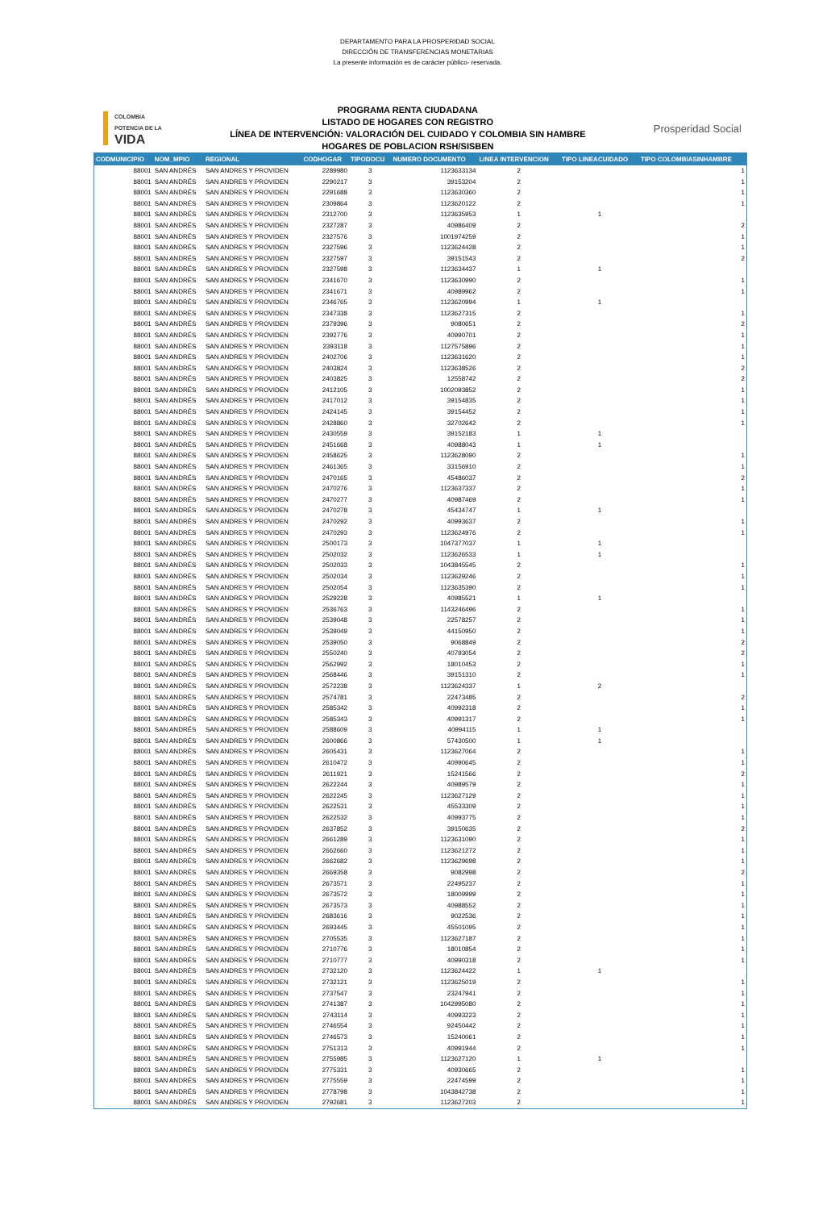DEPARTAMENTO PARA LA PROSPERIDAD SOCIAL
DIRECCIÓN DE TRANSFERENCIAS MONETARIAS
La presente información es de carácter público- reservada.
COLOMBIA
POTENCIA DE LA
VIDA
PROGRAMA RENTA CIUDADANA
LISTADO DE HOGARES CON REGISTRO
LÍNEA DE INTERVENCIÓN: VALORACIÓN DEL CUIDADO Y COLOMBIA SIN HAMBRE
HOGARES DE POBLACION RSH/SISBEN
Prosperidad Social
| CODMUNICIPIO | NOM_MPIO | REGIONAL | CODHOGAR | TIPODOCU | NUMERO DOCUMENTO | LINEA INTERVENCION | TIPO LINEACUIDADO | TIPO COLOMBIASINHAMBRE |
| --- | --- | --- | --- | --- | --- | --- | --- | --- |
| 88001 | SAN ANDRÉS | SAN ANDRES Y PROVIDEN | 2289980 | 3 | 1123633134 | 2 | | 1 |
| 88001 | SAN ANDRÉS | SAN ANDRES Y PROVIDEN | 2290217 | 3 | 39153204 | 2 | | 1 |
| 88001 | SAN ANDRÉS | SAN ANDRES Y PROVIDEN | 2291688 | 3 | 1123630360 | 2 | | 1 |
| 88001 | SAN ANDRÉS | SAN ANDRES Y PROVIDEN | 2309864 | 3 | 1123620122 | 2 | | 1 |
| 88001 | SAN ANDRÉS | SAN ANDRES Y PROVIDEN | 2312700 | 3 | 1123635953 | 1 | 1 | |
| 88001 | SAN ANDRÉS | SAN ANDRES Y PROVIDEN | 2327287 | 3 | 40986409 | 2 | | 2 |
| 88001 | SAN ANDRÉS | SAN ANDRES Y PROVIDEN | 2327576 | 3 | 1001974259 | 2 | | 1 |
| 88001 | SAN ANDRÉS | SAN ANDRES Y PROVIDEN | 2327596 | 3 | 1123624428 | 2 | | 1 |
| 88001 | SAN ANDRÉS | SAN ANDRES Y PROVIDEN | 2327597 | 3 | 39151543 | 2 | | 2 |
| 88001 | SAN ANDRÉS | SAN ANDRES Y PROVIDEN | 2327598 | 3 | 1123634437 | 1 | 1 | |
| 88001 | SAN ANDRÉS | SAN ANDRES Y PROVIDEN | 2341670 | 3 | 1123630990 | 2 | | 1 |
| 88001 | SAN ANDRÉS | SAN ANDRES Y PROVIDEN | 2341671 | 3 | 40989962 | 2 | | 1 |
| 88001 | SAN ANDRÉS | SAN ANDRES Y PROVIDEN | 2346765 | 3 | 1123620994 | 1 | 1 | |
| 88001 | SAN ANDRÉS | SAN ANDRES Y PROVIDEN | 2347338 | 3 | 1123627315 | 2 | | 1 |
| 88001 | SAN ANDRÉS | SAN ANDRES Y PROVIDEN | 2379396 | 3 | 9080651 | 2 | | 2 |
| 88001 | SAN ANDRÉS | SAN ANDRES Y PROVIDEN | 2392776 | 3 | 40990701 | 2 | | 1 |
| 88001 | SAN ANDRÉS | SAN ANDRES Y PROVIDEN | 2393118 | 3 | 1127575896 | 2 | | 1 |
| 88001 | SAN ANDRÉS | SAN ANDRES Y PROVIDEN | 2402706 | 3 | 1123631620 | 2 | | 1 |
| 88001 | SAN ANDRÉS | SAN ANDRES Y PROVIDEN | 2403824 | 3 | 1123638526 | 2 | | 2 |
| 88001 | SAN ANDRÉS | SAN ANDRES Y PROVIDEN | 2403825 | 3 | 12558742 | 2 | | 2 |
| 88001 | SAN ANDRÉS | SAN ANDRES Y PROVIDEN | 2412105 | 3 | 1002093852 | 2 | | 1 |
| 88001 | SAN ANDRÉS | SAN ANDRES Y PROVIDEN | 2417012 | 3 | 39154835 | 2 | | 1 |
| 88001 | SAN ANDRÉS | SAN ANDRES Y PROVIDEN | 2424145 | 3 | 39154452 | 2 | | 1 |
| 88001 | SAN ANDRÉS | SAN ANDRES Y PROVIDEN | 2428860 | 3 | 32702642 | 2 | | 1 |
| 88001 | SAN ANDRÉS | SAN ANDRES Y PROVIDEN | 2430559 | 3 | 39152183 | 1 | 1 | |
| 88001 | SAN ANDRÉS | SAN ANDRES Y PROVIDEN | 2451668 | 3 | 40988043 | 1 | 1 | |
| 88001 | SAN ANDRÉS | SAN ANDRES Y PROVIDEN | 2458625 | 3 | 1123628090 | 2 | | 1 |
| 88001 | SAN ANDRÉS | SAN ANDRES Y PROVIDEN | 2461365 | 3 | 33156910 | 2 | | 1 |
| 88001 | SAN ANDRÉS | SAN ANDRES Y PROVIDEN | 2470165 | 3 | 45486037 | 2 | | 2 |
| 88001 | SAN ANDRÉS | SAN ANDRES Y PROVIDEN | 2470276 | 3 | 1123637337 | 2 | | 1 |
| 88001 | SAN ANDRÉS | SAN ANDRES Y PROVIDEN | 2470277 | 3 | 40987469 | 2 | | 1 |
| 88001 | SAN ANDRÉS | SAN ANDRES Y PROVIDEN | 2470278 | 3 | 45434747 | 1 | 1 | |
| 88001 | SAN ANDRÉS | SAN ANDRES Y PROVIDEN | 2470292 | 3 | 40993637 | 2 | | 1 |
| 88001 | SAN ANDRÉS | SAN ANDRES Y PROVIDEN | 2470293 | 3 | 1123624976 | 2 | | 1 |
| 88001 | SAN ANDRÉS | SAN ANDRES Y PROVIDEN | 2500173 | 3 | 1047377037 | 1 | 1 | |
| 88001 | SAN ANDRÉS | SAN ANDRES Y PROVIDEN | 2502032 | 3 | 1123626533 | 1 | 1 | |
| 88001 | SAN ANDRÉS | SAN ANDRES Y PROVIDEN | 2502033 | 3 | 1043845545 | 2 | | 1 |
| 88001 | SAN ANDRÉS | SAN ANDRES Y PROVIDEN | 2502034 | 3 | 1123629246 | 2 | | 1 |
| 88001 | SAN ANDRÉS | SAN ANDRES Y PROVIDEN | 2502054 | 3 | 1123635390 | 2 | | 1 |
| 88001 | SAN ANDRÉS | SAN ANDRES Y PROVIDEN | 2529228 | 3 | 40985521 | 1 | 1 | |
| 88001 | SAN ANDRÉS | SAN ANDRES Y PROVIDEN | 2536763 | 3 | 1143246496 | 2 | | 1 |
| 88001 | SAN ANDRÉS | SAN ANDRES Y PROVIDEN | 2539048 | 3 | 22578257 | 2 | | 1 |
| 88001 | SAN ANDRÉS | SAN ANDRES Y PROVIDEN | 2539049 | 3 | 44150950 | 2 | | 1 |
| 88001 | SAN ANDRÉS | SAN ANDRES Y PROVIDEN | 2539050 | 3 | 9068849 | 2 | | 2 |
| 88001 | SAN ANDRÉS | SAN ANDRES Y PROVIDEN | 2550240 | 3 | 40793054 | 2 | | 2 |
| 88001 | SAN ANDRÉS | SAN ANDRES Y PROVIDEN | 2562992 | 3 | 18010453 | 2 | | 1 |
| 88001 | SAN ANDRÉS | SAN ANDRES Y PROVIDEN | 2568446 | 3 | 39151310 | 2 | | 1 |
| 88001 | SAN ANDRÉS | SAN ANDRES Y PROVIDEN | 2572238 | 3 | 1123624337 | 1 | 2 | |
| 88001 | SAN ANDRÉS | SAN ANDRES Y PROVIDEN | 2574781 | 3 | 22473485 | 2 | | 2 |
| 88001 | SAN ANDRÉS | SAN ANDRES Y PROVIDEN | 2585342 | 3 | 40992318 | 2 | | 1 |
| 88001 | SAN ANDRÉS | SAN ANDRES Y PROVIDEN | 2585343 | 3 | 40991317 | 2 | | 1 |
| 88001 | SAN ANDRÉS | SAN ANDRES Y PROVIDEN | 2588609 | 3 | 40994115 | 1 | 1 | |
| 88001 | SAN ANDRÉS | SAN ANDRES Y PROVIDEN | 2600866 | 3 | 57430500 | 1 | 1 | |
| 88001 | SAN ANDRÉS | SAN ANDRES Y PROVIDEN | 2605431 | 3 | 1123627064 | 2 | | 1 |
| 88001 | SAN ANDRÉS | SAN ANDRES Y PROVIDEN | 2610472 | 3 | 40990645 | 2 | | 1 |
| 88001 | SAN ANDRÉS | SAN ANDRES Y PROVIDEN | 2611921 | 3 | 15241566 | 2 | | 2 |
| 88001 | SAN ANDRÉS | SAN ANDRES Y PROVIDEN | 2622244 | 3 | 40989579 | 2 | | 1 |
| 88001 | SAN ANDRÉS | SAN ANDRES Y PROVIDEN | 2622245 | 3 | 1123627129 | 2 | | 1 |
| 88001 | SAN ANDRÉS | SAN ANDRES Y PROVIDEN | 2622531 | 3 | 45533309 | 2 | | 1 |
| 88001 | SAN ANDRÉS | SAN ANDRES Y PROVIDEN | 2622532 | 3 | 40993775 | 2 | | 1 |
| 88001 | SAN ANDRÉS | SAN ANDRES Y PROVIDEN | 2637852 | 3 | 39150635 | 2 | | 2 |
| 88001 | SAN ANDRÉS | SAN ANDRES Y PROVIDEN | 2661289 | 3 | 1123631090 | 2 | | 1 |
| 88001 | SAN ANDRÉS | SAN ANDRES Y PROVIDEN | 2662660 | 3 | 1123621272 | 2 | | 1 |
| 88001 | SAN ANDRÉS | SAN ANDRES Y PROVIDEN | 2662682 | 3 | 1123629698 | 2 | | 1 |
| 88001 | SAN ANDRÉS | SAN ANDRES Y PROVIDEN | 2669358 | 3 | 9082998 | 2 | | 2 |
| 88001 | SAN ANDRÉS | SAN ANDRES Y PROVIDEN | 2673571 | 3 | 22495237 | 2 | | 1 |
| 88001 | SAN ANDRÉS | SAN ANDRES Y PROVIDEN | 2673572 | 3 | 18009999 | 2 | | 1 |
| 88001 | SAN ANDRÉS | SAN ANDRES Y PROVIDEN | 2673573 | 3 | 40988552 | 2 | | 1 |
| 88001 | SAN ANDRÉS | SAN ANDRES Y PROVIDEN | 2683616 | 3 | 9022536 | 2 | | 1 |
| 88001 | SAN ANDRÉS | SAN ANDRES Y PROVIDEN | 2693445 | 3 | 45501095 | 2 | | 1 |
| 88001 | SAN ANDRÉS | SAN ANDRES Y PROVIDEN | 2705535 | 3 | 1123627187 | 2 | | 1 |
| 88001 | SAN ANDRÉS | SAN ANDRES Y PROVIDEN | 2710776 | 3 | 18010854 | 2 | | 1 |
| 88001 | SAN ANDRÉS | SAN ANDRES Y PROVIDEN | 2710777 | 3 | 40990318 | 2 | | 1 |
| 88001 | SAN ANDRÉS | SAN ANDRES Y PROVIDEN | 2732120 | 3 | 1123624422 | 1 | 1 | |
| 88001 | SAN ANDRÉS | SAN ANDRES Y PROVIDEN | 2732121 | 3 | 1123625019 | 2 | | 1 |
| 88001 | SAN ANDRÉS | SAN ANDRES Y PROVIDEN | 2737547 | 3 | 23247941 | 2 | | 1 |
| 88001 | SAN ANDRÉS | SAN ANDRES Y PROVIDEN | 2741387 | 3 | 1042995080 | 2 | | 1 |
| 88001 | SAN ANDRÉS | SAN ANDRES Y PROVIDEN | 2743114 | 3 | 40993223 | 2 | | 1 |
| 88001 | SAN ANDRÉS | SAN ANDRES Y PROVIDEN | 2746554 | 3 | 92450442 | 2 | | 1 |
| 88001 | SAN ANDRÉS | SAN ANDRES Y PROVIDEN | 2746573 | 3 | 15240061 | 2 | | 1 |
| 88001 | SAN ANDRÉS | SAN ANDRES Y PROVIDEN | 2751313 | 3 | 40991944 | 2 | | 1 |
| 88001 | SAN ANDRÉS | SAN ANDRES Y PROVIDEN | 2755985 | 3 | 1123627120 | 1 | 1 | |
| 88001 | SAN ANDRÉS | SAN ANDRES Y PROVIDEN | 2775331 | 3 | 40930665 | 2 | | 1 |
| 88001 | SAN ANDRÉS | SAN ANDRES Y PROVIDEN | 2775559 | 3 | 22474599 | 2 | | 1 |
| 88001 | SAN ANDRÉS | SAN ANDRES Y PROVIDEN | 2778798 | 3 | 1043842738 | 2 | | 1 |
| 88001 | SAN ANDRÉS | SAN ANDRES Y PROVIDEN | 2792681 | 3 | 1123627203 | 2 | | 1 |